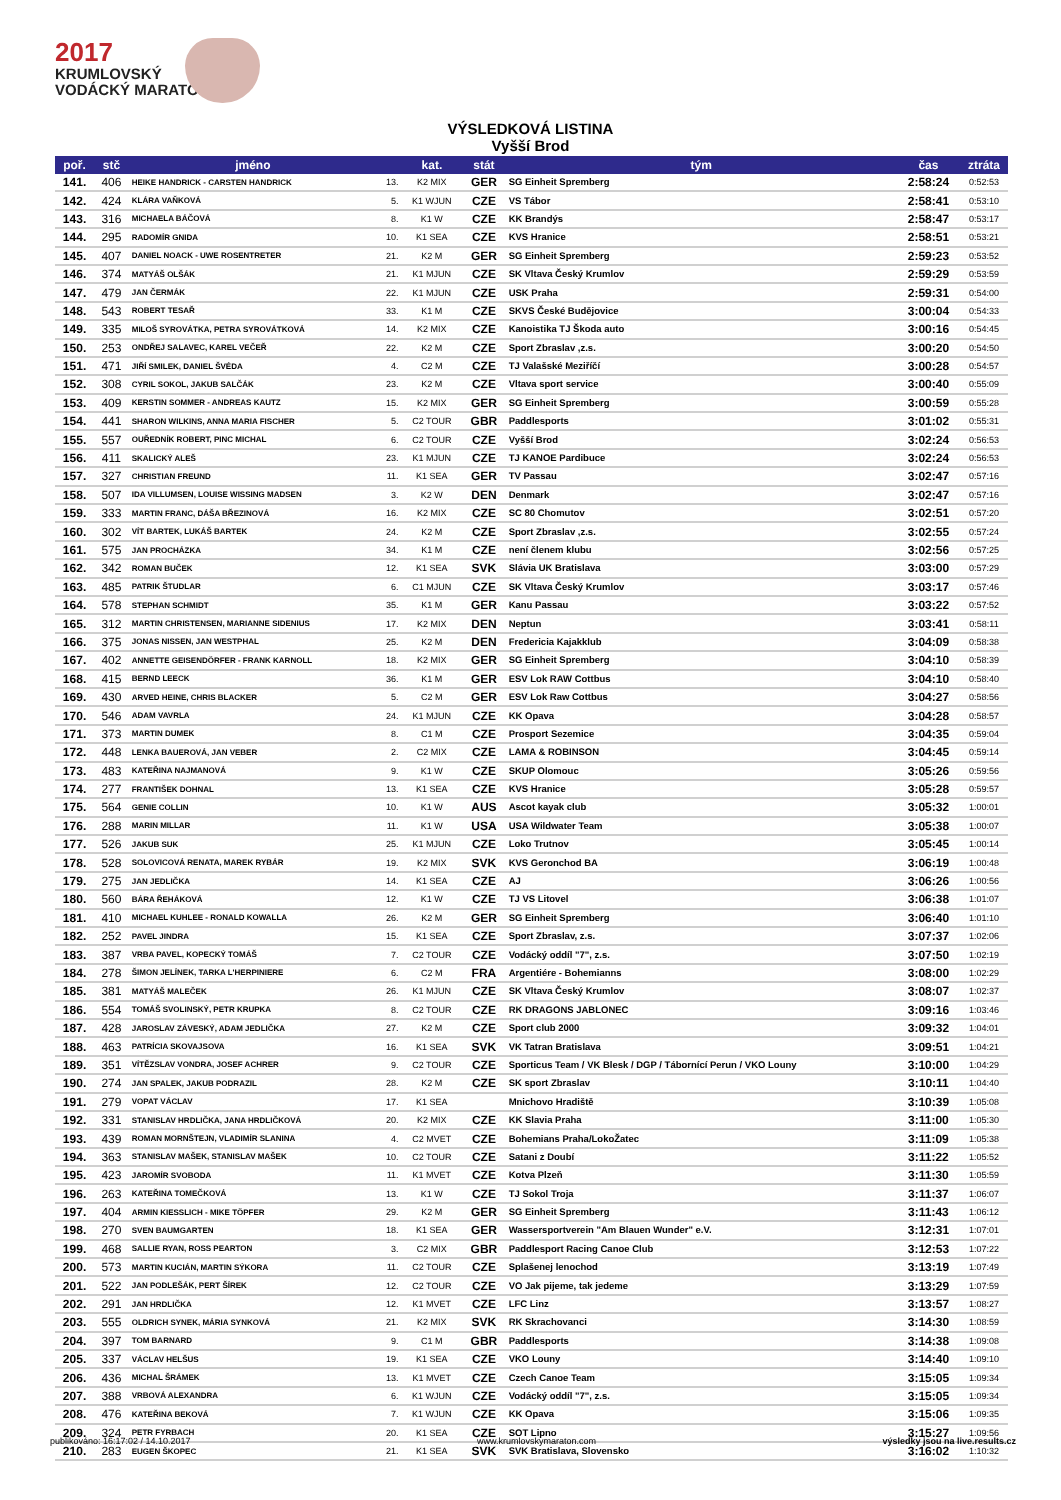2017
KRUMLOVSKÝ
VODÁCKÝ MARATON
VÝSLEDKOVÁ LISTINA
Vyšší Brod
| poř. | stč | jméno | | kat. | stát | tým | čas | ztráta |
| --- | --- | --- | --- | --- | --- | --- | --- | --- |
| 141. | 406 | HEIKE HANDRICK - CARSTEN HANDRICK | 13. | K2 MIX | GER | SG Einheit Spremberg | 2:58:24 | 0:52:53 |
| 142. | 424 | KLÁRA VAŇKOVÁ | 5. | K1 WJUN | CZE | VS Tábor | 2:58:41 | 0:53:10 |
| 143. | 316 | MICHAELA BÁČOVÁ | 8. | K1 W | CZE | KK Brandýs | 2:58:47 | 0:53:17 |
| 144. | 295 | RADOMÍR GNIDA | 10. | K1 SEA | CZE | KVS Hranice | 2:58:51 | 0:53:21 |
| 145. | 407 | DANIEL NOACK - UWE ROSENTRETER | 21. | K2 M | GER | SG Einheit Spremberg | 2:59:23 | 0:53:52 |
| 146. | 374 | MATYÁŠ OLŠÁK | 21. | K1 MJUN | CZE | SK Vltava Český Krumlov | 2:59:29 | 0:53:59 |
| 147. | 479 | JAN ČERMÁK | 22. | K1 MJUN | CZE | USK Praha | 2:59:31 | 0:54:00 |
| 148. | 543 | ROBERT TESAŘ | 33. | K1 M | CZE | SKVS České Budějovice | 3:00:04 | 0:54:33 |
| 149. | 335 | MILOŠ SYROVÁTKA, PETRA SYROVÁTKOVÁ | 14. | K2 MIX | CZE | Kanoistika TJ Škoda auto | 3:00:16 | 0:54:45 |
| 150. | 253 | ONDŘEJ SALAVEC, KAREL VEČEŘ | 22. | K2 M | CZE | Sport Zbraslav ,z.s. | 3:00:20 | 0:54:50 |
| 151. | 471 | JIŘÍ SMILEK, DANIEL ŠVÉDA | 4. | C2 M | CZE | TJ Valašské Meziříčí | 3:00:28 | 0:54:57 |
| 152. | 308 | CYRIL SOKOL, JAKUB SALČÁK | 23. | K2 M | CZE | Vltava sport service | 3:00:40 | 0:55:09 |
| 153. | 409 | KERSTIN SOMMER - ANDREAS KAUTZ | 15. | K2 MIX | GER | SG Einheit Spremberg | 3:00:59 | 0:55:28 |
| 154. | 441 | SHARON WILKINS, ANNA MARIA FISCHER | 5. | C2 TOUR | GBR | Paddlesports | 3:01:02 | 0:55:31 |
| 155. | 557 | OUŘEDNÍK ROBERT, PINC MICHAL | 6. | C2 TOUR | CZE | Vyšší Brod | 3:02:24 | 0:56:53 |
| 156. | 411 | SKALICKÝ ALEŠ | 23. | K1 MJUN | CZE | TJ KANOE Pardibuce | 3:02:24 | 0:56:53 |
| 157. | 327 | CHRISTIAN FREUND | 11. | K1 SEA | GER | TV Passau | 3:02:47 | 0:57:16 |
| 158. | 507 | IDA VILLUMSEN, LOUISE WISSING MADSEN | 3. | K2 W | DEN | Denmark | 3:02:47 | 0:57:16 |
| 159. | 333 | MARTIN FRANC, DÁŠA BŘEZINOVÁ | 16. | K2 MIX | CZE | SC 80 Chomutov | 3:02:51 | 0:57:20 |
| 160. | 302 | VÍT BARTEK, LUKÁŠ BARTEK | 24. | K2 M | CZE | Sport Zbraslav ,z.s. | 3:02:55 | 0:57:24 |
| 161. | 575 | JAN PROCHÁZKA | 34. | K1 M | CZE | není členem klubu | 3:02:56 | 0:57:25 |
| 162. | 342 | ROMAN BUČEK | 12. | K1 SEA | SVK | Slávia UK Bratislava | 3:03:00 | 0:57:29 |
| 163. | 485 | PATRIK ŠTUDLAR | 6. | C1 MJUN | CZE | SK Vltava Český Krumlov | 3:03:17 | 0:57:46 |
| 164. | 578 | STEPHAN SCHMIDT | 35. | K1 M | GER | Kanu Passau | 3:03:22 | 0:57:52 |
| 165. | 312 | MARTIN CHRISTENSEN, MARIANNE SIDENIUS | 17. | K2 MIX | DEN | Neptun | 3:03:41 | 0:58:11 |
| 166. | 375 | JONAS NISSEN, JAN WESTPHAL | 25. | K2 M | DEN | Fredericia Kajakklub | 3:04:09 | 0:58:38 |
| 167. | 402 | ANNETTE GEISENDÖRFER - FRANK KARNOLL | 18. | K2 MIX | GER | SG Einheit Spremberg | 3:04:10 | 0:58:39 |
| 168. | 415 | BERND LEECK | 36. | K1 M | GER | ESV Lok RAW Cottbus | 3:04:10 | 0:58:40 |
| 169. | 430 | ARVED HEINE, CHRIS BLACKER | 5. | C2 M | GER | ESV Lok Raw Cottbus | 3:04:27 | 0:58:56 |
| 170. | 546 | ADAM VAVRLA | 24. | K1 MJUN | CZE | KK Opava | 3:04:28 | 0:58:57 |
| 171. | 373 | MARTIN DUMEK | 8. | C1 M | CZE | Prosport Sezemice | 3:04:35 | 0:59:04 |
| 172. | 448 | LENKA BAUEROVÁ, JAN VEBER | 2. | C2 MIX | CZE | LAMA & ROBINSON | 3:04:45 | 0:59:14 |
| 173. | 483 | KATEŘINA NAJMANOVÁ | 9. | K1 W | CZE | SKUP Olomouc | 3:05:26 | 0:59:56 |
| 174. | 277 | FRANTIŠEK DOHNAL | 13. | K1 SEA | CZE | KVS Hranice | 3:05:28 | 0:59:57 |
| 175. | 564 | GENIE COLLIN | 10. | K1 W | AUS | Ascot kayak club | 3:05:32 | 1:00:01 |
| 176. | 288 | MARIN MILLAR | 11. | K1 W | USA | USA Wildwater Team | 3:05:38 | 1:00:07 |
| 177. | 526 | JAKUB SUK | 25. | K1 MJUN | CZE | Loko Trutnov | 3:05:45 | 1:00:14 |
| 178. | 528 | SOLOVICOVÁ RENATA, MAREK RYBÁR | 19. | K2 MIX | SVK | KVS Geronchod BA | 3:06:19 | 1:00:48 |
| 179. | 275 | JAN JEDLIČKA | 14. | K1 SEA | CZE | AJ | 3:06:26 | 1:00:56 |
| 180. | 560 | BÁRA ŘEHÁKOVÁ | 12. | K1 W | CZE | TJ VS Litovel | 3:06:38 | 1:01:07 |
| 181. | 410 | MICHAEL KUHLEE - RONALD KOWALLA | 26. | K2 M | GER | SG Einheit Spremberg | 3:06:40 | 1:01:10 |
| 182. | 252 | PAVEL JINDRA | 15. | K1 SEA | CZE | Sport Zbraslav, z.s. | 3:07:37 | 1:02:06 |
| 183. | 387 | VRBA PAVEL, KOPECKÝ TOMÁŠ | 7. | C2 TOUR | CZE | Vodácký oddíl "7", z.s. | 3:07:50 | 1:02:19 |
| 184. | 278 | ŠIMON JELÍNEK, TARKA L'HERPINIERE | 6. | C2 M | FRA | Argentiére - Bohemianns | 3:08:00 | 1:02:29 |
| 185. | 381 | MATYÁŠ MALEČEK | 26. | K1 MJUN | CZE | SK Vltava Český Krumlov | 3:08:07 | 1:02:37 |
| 186. | 554 | TOMÁŠ SVOLINSKÝ, PETR KRUPKA | 8. | C2 TOUR | CZE | RK DRAGONS JABLONEC | 3:09:16 | 1:03:46 |
| 187. | 428 | JAROSLAV ZÁVESKÝ, ADAM JEDLIČKA | 27. | K2 M | CZE | Sport club 2000 | 3:09:32 | 1:04:01 |
| 188. | 463 | PATRÍCIA SKOVAJSOVA | 16. | K1 SEA | SVK | VK Tatran Bratislava | 3:09:51 | 1:04:21 |
| 189. | 351 | VÍTĚZSLAV VONDRA, JOSEF ACHRER | 9. | C2 TOUR | CZE | Sporticus Team / VK Blesk / DGP / Tábornící Perun / VKO Louny | 3:10:00 | 1:04:29 |
| 190. | 274 | JAN SPALEK, JAKUB PODRAZIL | 28. | K2 M | CZE | SK sport Zbraslav | 3:10:11 | 1:04:40 |
| 191. | 279 | VOPAT VÁCLAV | 17. | K1 SEA | | Mnichovo Hradiště | 3:10:39 | 1:05:08 |
| 192. | 331 | STANISLAV HRDLIČKA, JANA HRDLIČKOVÁ | 20. | K2 MIX | CZE | KK Slavia Praha | 3:11:00 | 1:05:30 |
| 193. | 439 | ROMAN MORNŠTEJN, VLADIMÍR SLANINA | 4. | C2 MVET | CZE | Bohemians Praha/LokoŽatec | 3:11:09 | 1:05:38 |
| 194. | 363 | STANISLAV MAŠEK, STANISLAV MAŠEK | 10. | C2 TOUR | CZE | Satani z Doubí | 3:11:22 | 1:05:52 |
| 195. | 423 | JAROMÍR SVOBODA | 11. | K1 MVET | CZE | Kotva Plzeň | 3:11:30 | 1:05:59 |
| 196. | 263 | KATEŘINA TOMEČKOVÁ | 13. | K1 W | CZE | TJ Sokol Troja | 3:11:37 | 1:06:07 |
| 197. | 404 | ARMIN KIESSLICH - MIKE TÖPFER | 29. | K2 M | GER | SG Einheit Spremberg | 3:11:43 | 1:06:12 |
| 198. | 270 | SVEN BAUMGARTEN | 18. | K1 SEA | GER | Wassersportverein "Am Blauen Wunder" e.V. | 3:12:31 | 1:07:01 |
| 199. | 468 | SALLIE RYAN, ROSS PEARTON | 3. | C2 MIX | GBR | Paddlesport Racing Canoe Club | 3:12:53 | 1:07:22 |
| 200. | 573 | MARTIN KUCIÁN, MARTIN SÝKORA | 11. | C2 TOUR | CZE | Splašenej lenochod | 3:13:19 | 1:07:49 |
| 201. | 522 | JAN PODLEŠÁK, PERT ŠÍREK | 12. | C2 TOUR | CZE | VO Jak pijeme, tak jedeme | 3:13:29 | 1:07:59 |
| 202. | 291 | JAN HRDLIČKA | 12. | K1 MVET | CZE | LFC Linz | 3:13:57 | 1:08:27 |
| 203. | 555 | OLDRICH SYNEK, MÁRIA SYNKOVÁ | 21. | K2 MIX | SVK | RK Skrachovanci | 3:14:30 | 1:08:59 |
| 204. | 397 | TOM BARNARD | 9. | C1 M | GBR | Paddlesports | 3:14:38 | 1:09:08 |
| 205. | 337 | VÁCLAV HELŠUS | 19. | K1 SEA | CZE | VKO Louny | 3:14:40 | 1:09:10 |
| 206. | 436 | MICHAL ŠRÁMEK | 13. | K1 MVET | CZE | Czech Canoe Team | 3:15:05 | 1:09:34 |
| 207. | 388 | VRBOVÁ ALEXANDRA | 6. | K1 WJUN | CZE | Vodácký oddíl "7", z.s. | 3:15:05 | 1:09:34 |
| 208. | 476 | KATEŘINA BEKOVÁ | 7. | K1 WJUN | CZE | KK Opava | 3:15:06 | 1:09:35 |
| 209. | 324 | PETR FYRBACH | 20. | K1 SEA | CZE | SOT Lipno | 3:15:27 | 1:09:56 |
| 210. | 283 | EUGEN ŠKOPEC | 21. | K1 SEA | SVK | SVK Bratislava, Slovensko | 3:16:02 | 1:10:32 |
publikováno: 16:17:02 / 14.10.2017 www.krumlovskymaraton.com výsledky jsou na live.results.cz